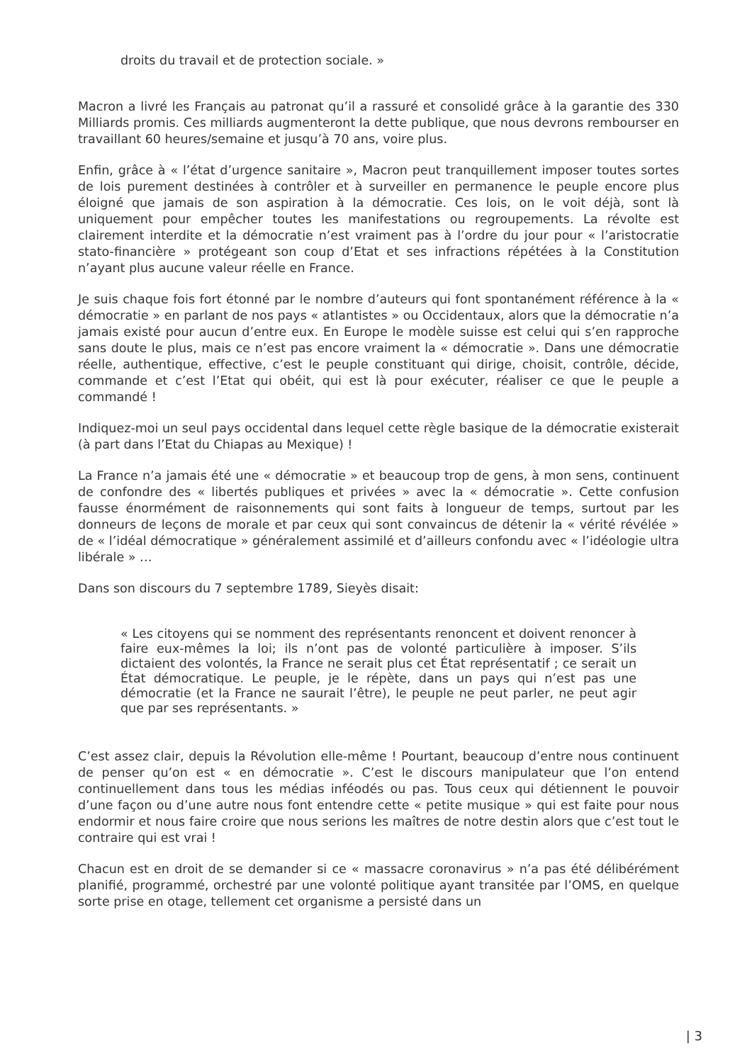droits du travail et de protection sociale. »
Macron a livré les Français au patronat qu’il a rassuré et consolidé grâce à la garantie des 330 Milliards promis. Ces milliards augmenteront la dette publique, que nous devrons rembourser en travaillant 60 heures/semaine et jusqu’à 70 ans, voire plus.
Enfin, grâce à « l’état d’urgence sanitaire », Macron peut tranquillement imposer toutes sortes de lois purement destinées à contrôler et à surveiller en permanence le peuple encore plus éloigné que jamais de son aspiration à la démocratie. Ces lois, on le voit déjà, sont là uniquement pour empêcher toutes les manifestations ou regroupements. La révolte est clairement interdite et la démocratie n’est vraiment pas à l’ordre du jour pour « l’aristocratie stato-financière » protégeant son coup d’Etat et ses infractions répétées à la Constitution n’ayant plus aucune valeur réelle en France.
Je suis chaque fois fort étonné par le nombre d’auteurs qui font spontanément référence à la « démocratie » en parlant de nos pays « atlantistes » ou Occidentaux, alors que la démocratie n’a jamais existé pour aucun d’entre eux. En Europe le modèle suisse est celui qui s’en rapproche sans doute le plus, mais ce n’est pas encore vraiment la « démocratie ». Dans une démocratie réelle, authentique, effective, c’est le peuple constituant qui dirige, choisit, contrôle, décide, commande et c’est l’Etat qui obéit, qui est là pour exécuter, réaliser ce que le peuple a commandé !
Indiquez-moi un seul pays occidental dans lequel cette règle basique de la démocratie existerait (à part dans l’Etat du Chiapas au Mexique) !
La France n’a jamais été une « démocratie » et beaucoup trop de gens, à mon sens, continuent de confondre des « libertés publiques et privées » avec la « démocratie ». Cette confusion fausse énormément de raisonnements qui sont faits à longueur de temps, surtout par les donneurs de leçons de morale et par ceux qui sont convaincus de détenir la « vérité révélée » de « l’idéal démocratique » généralement assimilé et d’ailleurs confondu avec « l’idéologie ultra libérale » …
Dans son discours du 7 septembre 1789, Sieyès disait:
« Les citoyens qui se nomment des représentants renoncent et doivent renoncer à faire eux-mêmes la loi; ils n’ont pas de volonté particulière à imposer. S’ils dictaient des volontés, la France ne serait plus cet État représentatif ; ce serait un État démocratique. Le peuple, je le répète, dans un pays qui n’est pas une démocratie (et la France ne saurait l’être), le peuple ne peut parler, ne peut agir que par ses représentants. »
C’est assez clair, depuis la Révolution elle-même ! Pourtant, beaucoup d’entre nous continuent de penser qu’on est « en démocratie ». C’est le discours manipulateur que l’on entend continuellement dans tous les médias inféodés ou pas. Tous ceux qui détiennent le pouvoir d’une façon ou d’une autre nous font entendre cette « petite musique » qui est faite pour nous endormir et nous faire croire que nous serions les maîtres de notre destin alors que c’est tout le contraire qui est vrai !
Chacun est en droit de se demander si ce « massacre coronavirus » n’a pas été délibérément planifié, programmé, orchestré par une volonté politique ayant transitée par l’OMS, en quelque sorte prise en otage, tellement cet organisme a persisté dans un
| 3